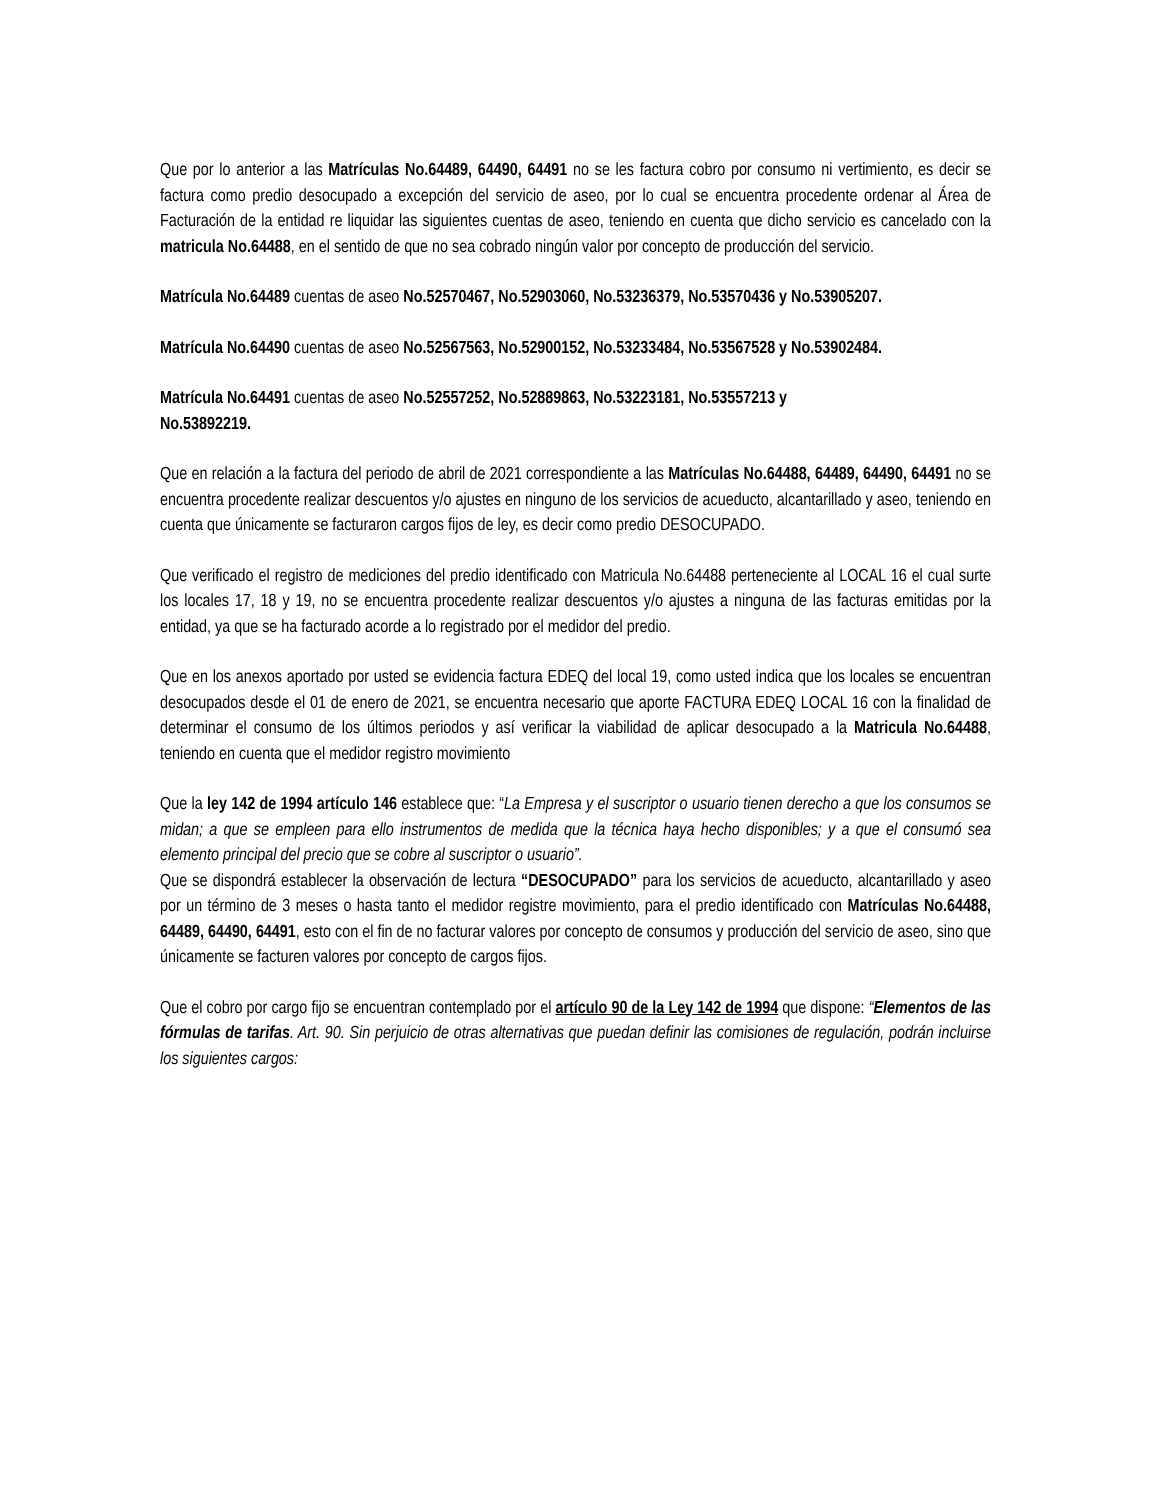Que por lo anterior a las Matrículas No.64489, 64490, 64491 no se les factura cobro por consumo ni vertimiento, es decir se factura como predio desocupado a excepción del servicio de aseo, por lo cual se encuentra procedente ordenar al Área de Facturación de la entidad re liquidar las siguientes cuentas de aseo, teniendo en cuenta que dicho servicio es cancelado con la matricula No.64488, en el sentido de que no sea cobrado ningún valor por concepto de producción del servicio.
Matrícula No.64489 cuentas de aseo No.52570467, No.52903060, No.53236379, No.53570436 y No.53905207.
Matrícula No.64490 cuentas de aseo No.52567563, No.52900152, No.53233484, No.53567528 y No.53902484.
Matrícula No.64491 cuentas de aseo No.52557252, No.52889863, No.53223181, No.53557213 y
No.53892219.
Que en relación a la factura del periodo de abril de 2021 correspondiente a las Matrículas No.64488, 64489, 64490, 64491 no se encuentra procedente realizar descuentos y/o ajustes en ninguno de los servicios de acueducto, alcantarillado y aseo, teniendo en cuenta que únicamente se facturaron cargos fijos de ley, es decir como predio DESOCUPADO.
Que verificado el registro de mediciones del predio identificado con Matricula No.64488 perteneciente al LOCAL 16 el cual surte los locales 17, 18 y 19, no se encuentra procedente realizar descuentos y/o ajustes a ninguna de las facturas emitidas por la entidad, ya que se ha facturado acorde a lo registrado por el medidor del predio.
Que en los anexos aportado por usted se evidencia factura EDEQ del local 19, como usted indica que los locales se encuentran desocupados desde el 01 de enero de 2021, se encuentra necesario que aporte FACTURA EDEQ LOCAL 16 con la finalidad de determinar el consumo de los últimos periodos y así verificar la viabilidad de aplicar desocupado a la Matricula No.64488, teniendo en cuenta que el medidor registro movimiento
Que la ley 142 de 1994 artículo 146 establece que: “La Empresa y el suscriptor o usuario tienen derecho a que los consumos se midan; a que se empleen para ello instrumentos de medida que la técnica haya hecho disponibles; y a que el consumó sea elemento principal del precio que se cobre al suscriptor o usuario”.
Que se dispondrá establecer la observación de lectura “DESOCUPADO” para los servicios de acueducto, alcantarillado y aseo por un término de 3 meses o hasta tanto el medidor registre movimiento, para el predio identificado con Matrículas No.64488, 64489, 64490, 64491, esto con el fin de no facturar valores por concepto de consumos y producción del servicio de aseo, sino que únicamente se facturen valores por concepto de cargos fijos.
Que el cobro por cargo fijo se encuentran contemplado por el artículo 90 de la Ley 142 de 1994 que dispone: “Elementos de las fórmulas de tarifas. Art. 90. Sin perjuicio de otras alternativas que puedan definir las comisiones de regulación, podrán incluirse los siguientes cargos: